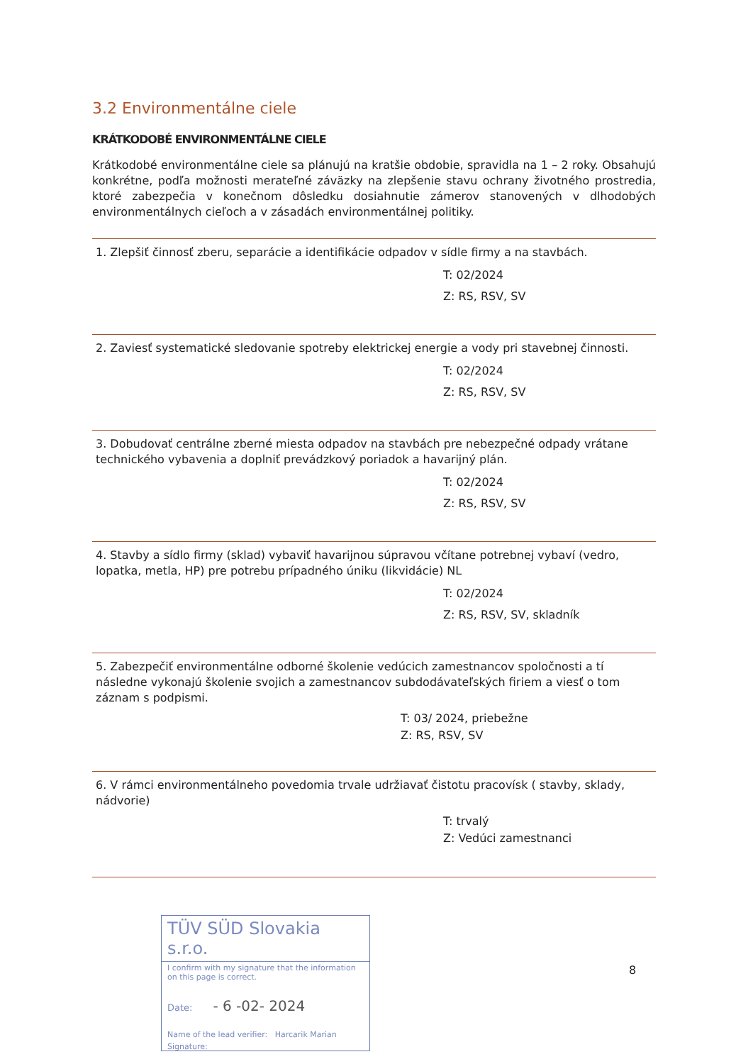3.2 Environmentálne ciele
KRÁTKODOBÉ ENVIRONMENTÁLNE CIELE
Krátkodobé environmentálne ciele sa plánujú na kratšie obdobie, spravidla na 1 – 2 roky. Obsahujú konkrétne, podľa možnosti merateľné záväzky na zlepšenie stavu ochrany životného prostredia, ktoré zabezpečia v konečnom dôsledku dosiahnutie zámerov stanovených v dlhodobých environmentálnych cieľoch a v zásadách environmentálnej politiky.
1. Zlepšiť činnosť zberu, separácie a identifikácie odpadov v sídle firmy a na stavbách.
T: 02/2024
Z: RS, RSV, SV
2. Zaviesť systematické sledovanie spotreby elektrickej energie a vody pri stavebnej činnosti.
T: 02/2024
Z: RS, RSV, SV
3. Dobudovať centrálne zberné miesta odpadov na stavbách pre nebezpečné odpady vrátane technického vybavenia a doplniť prevádzkový poriadok a havarijný plán.
T: 02/2024
Z: RS, RSV, SV
4. Stavby a sídlo firmy (sklad) vybaviť havarijnou súpravou včítane potrebnej vybaví (vedro, lopatka, metla, HP) pre potrebu prípadného úniku (likvidácie) NL
T: 02/2024
Z: RS, RSV, SV, skladník
5. Zabezpečiť environmentálne odborné školenie vedúcich zamestnancov spoločnosti a tí následne vykonajú školenie svojich a zamestnancov subdodávateľských firiem a viesť o tom záznam s podpismi.
T: 03/ 2024, priebežne
Z: RS, RSV, SV
6. V rámci environmentálneho povedomia trvale udržiavať čistotu pracovísk ( stavby, sklady, nádvorie)
T: trvalý
Z: Vedúci zamestnanci
TÜV SÜD Slovakia s.r.o.
I confirm with my signature that the information on this page is correct.
Date: - 6 -02- 2024
Name of the lead verifier: Harcarik Marian
Signature:
8